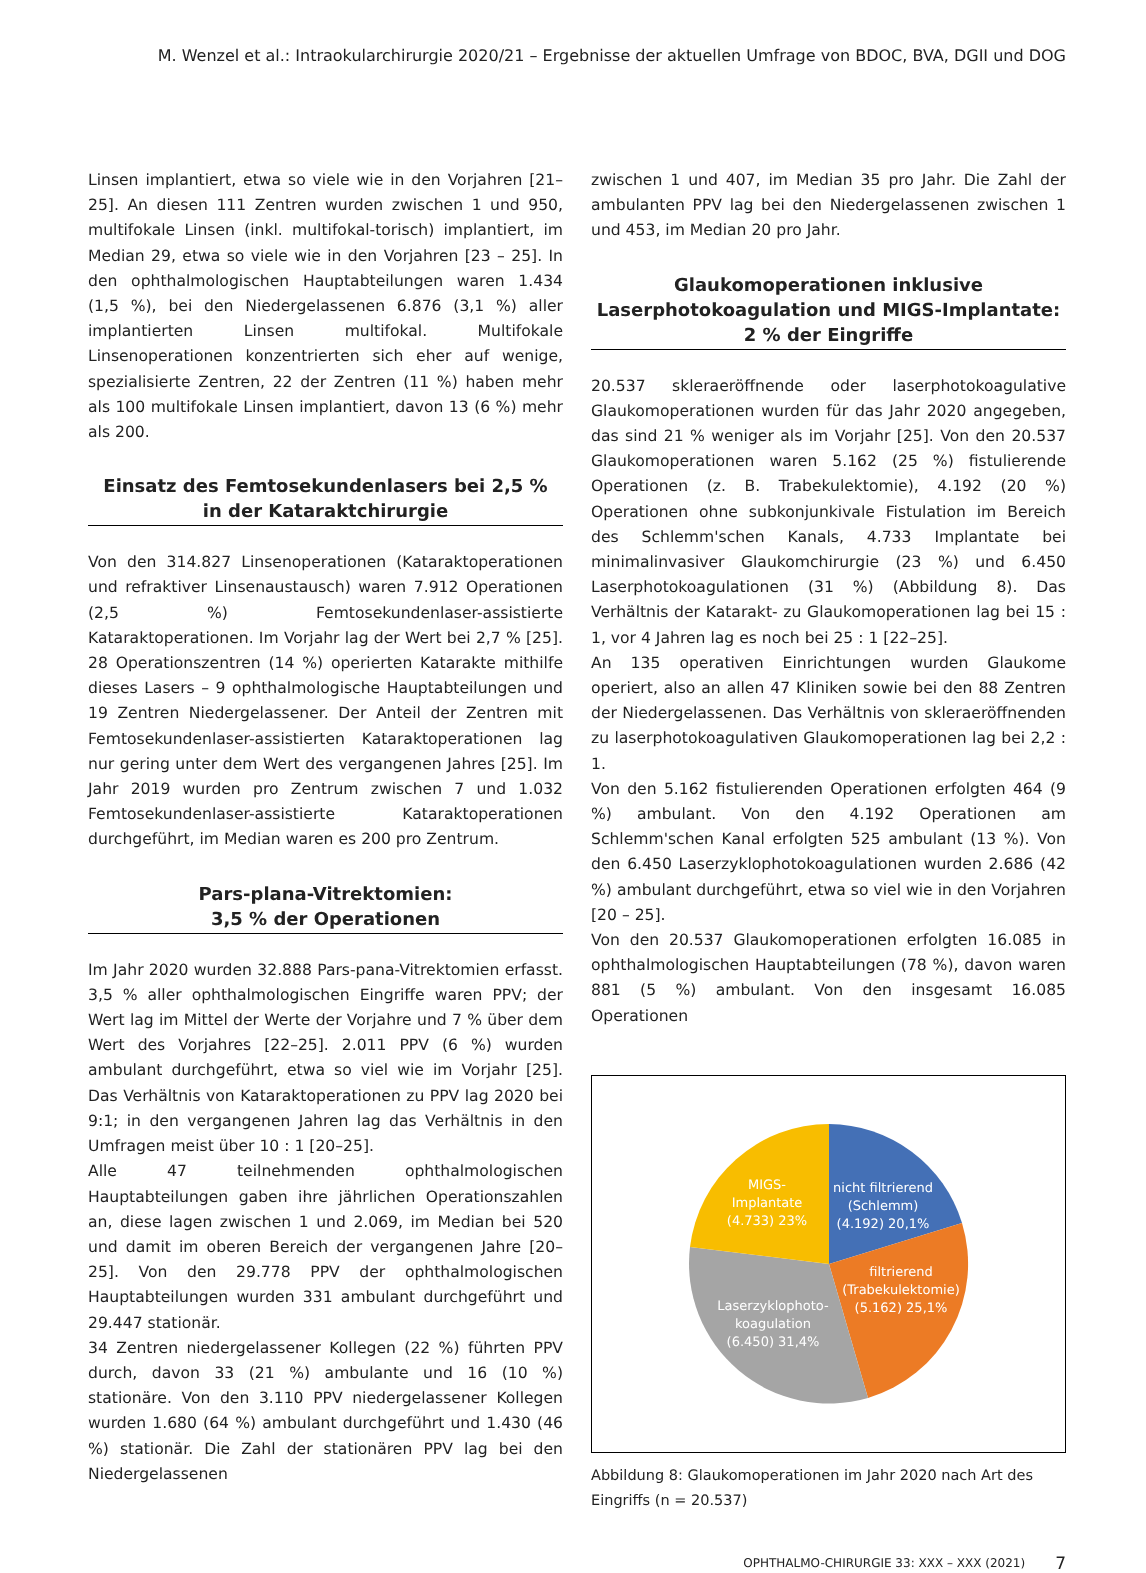M. Wenzel et al.: Intraokularchirurgie 2020/21 – Ergebnisse der aktuellen Umfrage von BDOC, BVA, DGII und DOG
Linsen implantiert, etwa so viele wie in den Vorjahren [21– 25]. An diesen 111 Zentren wurden zwischen 1 und 950, multifokale Linsen (inkl. multifokal-torisch) implantiert, im Median 29, etwa so viele wie in den Vorjahren [23 – 25]. In den ophthalmologischen Hauptabteilungen waren 1.434 (1,5 %), bei den Niedergelassenen 6.876 (3,1 %) aller implantierten Linsen multifokal. Multifokale Linsenoperationen konzentrierten sich eher auf wenige, spezialisierte Zentren, 22 der Zentren (11 %) haben mehr als 100 multifokale Linsen implantiert, davon 13 (6 %) mehr als 200.
Einsatz des Femtosekundenlasers bei 2,5 %
in der Kataraktchirurgie
Von den 314.827 Linsenoperationen (Kataraktoperationen und refraktiver Linsenaustausch) waren 7.912 Operationen (2,5 %) Femtosekundenlaser-assistierte Kataraktoperationen. Im Vorjahr lag der Wert bei 2,7 % [25]. 28 Operationszentren (14 %) operierten Katarakte mithilfe dieses Lasers – 9 ophthalmologische Hauptabteilungen und 19 Zentren Niedergelassener. Der Anteil der Zentren mit Femtosekundenlaser-assistierten Kataraktoperationen lag nur gering unter dem Wert des vergangenen Jahres [25]. Im Jahr 2019 wurden pro Zentrum zwischen 7 und 1.032 Femtosekundenlaser-assistierte Kataraktoperationen durchgeführt, im Median waren es 200 pro Zentrum.
Pars-plana-Vitrektomien:
3,5 % der Operationen
Im Jahr 2020 wurden 32.888 Pars-pana-Vitrektomien erfasst. 3,5 % aller ophthalmologischen Eingriffe waren PPV; der Wert lag im Mittel der Werte der Vorjahre und 7 % über dem Wert des Vorjahres [22–25]. 2.011 PPV (6 %) wurden ambulant durchgeführt, etwa so viel wie im Vorjahr [25]. Das Verhältnis von Kataraktoperationen zu PPV lag 2020 bei 9:1; in den vergangenen Jahren lag das Verhältnis in den Umfragen meist über 10 : 1 [20–25].
Alle 47 teilnehmenden ophthalmologischen Hauptabteilungen gaben ihre jährlichen Operationszahlen an, diese lagen zwischen 1 und 2.069, im Median bei 520 und damit im oberen Bereich der vergangenen Jahre [20–25]. Von den 29.778 PPV der ophthalmologischen Hauptabteilungen wurden 331 ambulant durchgeführt und 29.447 stationär.
34 Zentren niedergelassener Kollegen (22 %) führten PPV durch, davon 33 (21 %) ambulante und 16 (10 %) stationäre. Von den 3.110 PPV niedergelassener Kollegen wurden 1.680 (64 %) ambulant durchgeführt und 1.430 (46 %) stationär. Die Zahl der stationären PPV lag bei den Niedergelassenen
zwischen 1 und 407, im Median 35 pro Jahr. Die Zahl der ambulanten PPV lag bei den Niedergelassenen zwischen 1 und 453, im Median 20 pro Jahr.
Glaukomoperationen inklusive
Laserphotokoagulation und MIGS-Implantate:
2 % der Eingriffe
20.537 skleraeröffnende oder laserphotokoagulative Glaukomoperationen wurden für das Jahr 2020 angegeben, das sind 21 % weniger als im Vorjahr [25]. Von den 20.537 Glaukomoperationen waren 5.162 (25 %) fistulierende Operationen (z. B. Trabekulektomie), 4.192 (20 %) Operationen ohne subkonjunkivale Fistulation im Bereich des Schlemm'schen Kanals, 4.733 Implantate bei minimalinvasiver Glaukomchirurgie (23 %) und 6.450 Laserphotokoagulationen (31 %) (Abbildung 8). Das Verhältnis der Katarakt- zu Glaukomoperationen lag bei 15 : 1, vor 4 Jahren lag es noch bei 25 : 1 [22–25].
An 135 operativen Einrichtungen wurden Glaukome operiert, also an allen 47 Kliniken sowie bei den 88 Zentren der Niedergelassenen. Das Verhältnis von skleraeröffnenden zu laserphotokoagulativen Glaukomoperationen lag bei 2,2 : 1.
Von den 5.162 fistulierenden Operationen erfolgten 464 (9 %) ambulant. Von den 4.192 Operationen am Schlemm'schen Kanal erfolgten 525 ambulant (13 %). Von den 6.450 Laserzyklophotokoagulationen wurden 2.686 (42 %) ambulant durchgeführt, etwa so viel wie in den Vorjahren [20 – 25].
Von den 20.537 Glaukomoperationen erfolgten 16.085 in ophthalmologischen Hauptabteilungen (78 %), davon waren 881 (5 %) ambulant. Von den insgesamt 16.085 Operationen
MIGS-
Implantate
(4.733) 23%
nicht filtrierend
(Schlemm)
(4.192) 20,1%
filtrierend
(Trabekulektomie)
(5.162) 25,1%
Laserzyklophoto-
koagulation
(6.450) 31,4%
Abbildung 8: Glaukomoperationen im Jahr 2020 nach Art des Eingriffs (n = 20.537)
OPHTHALMO-CHIRURGIE 33: XXX – XXX (2021) 7